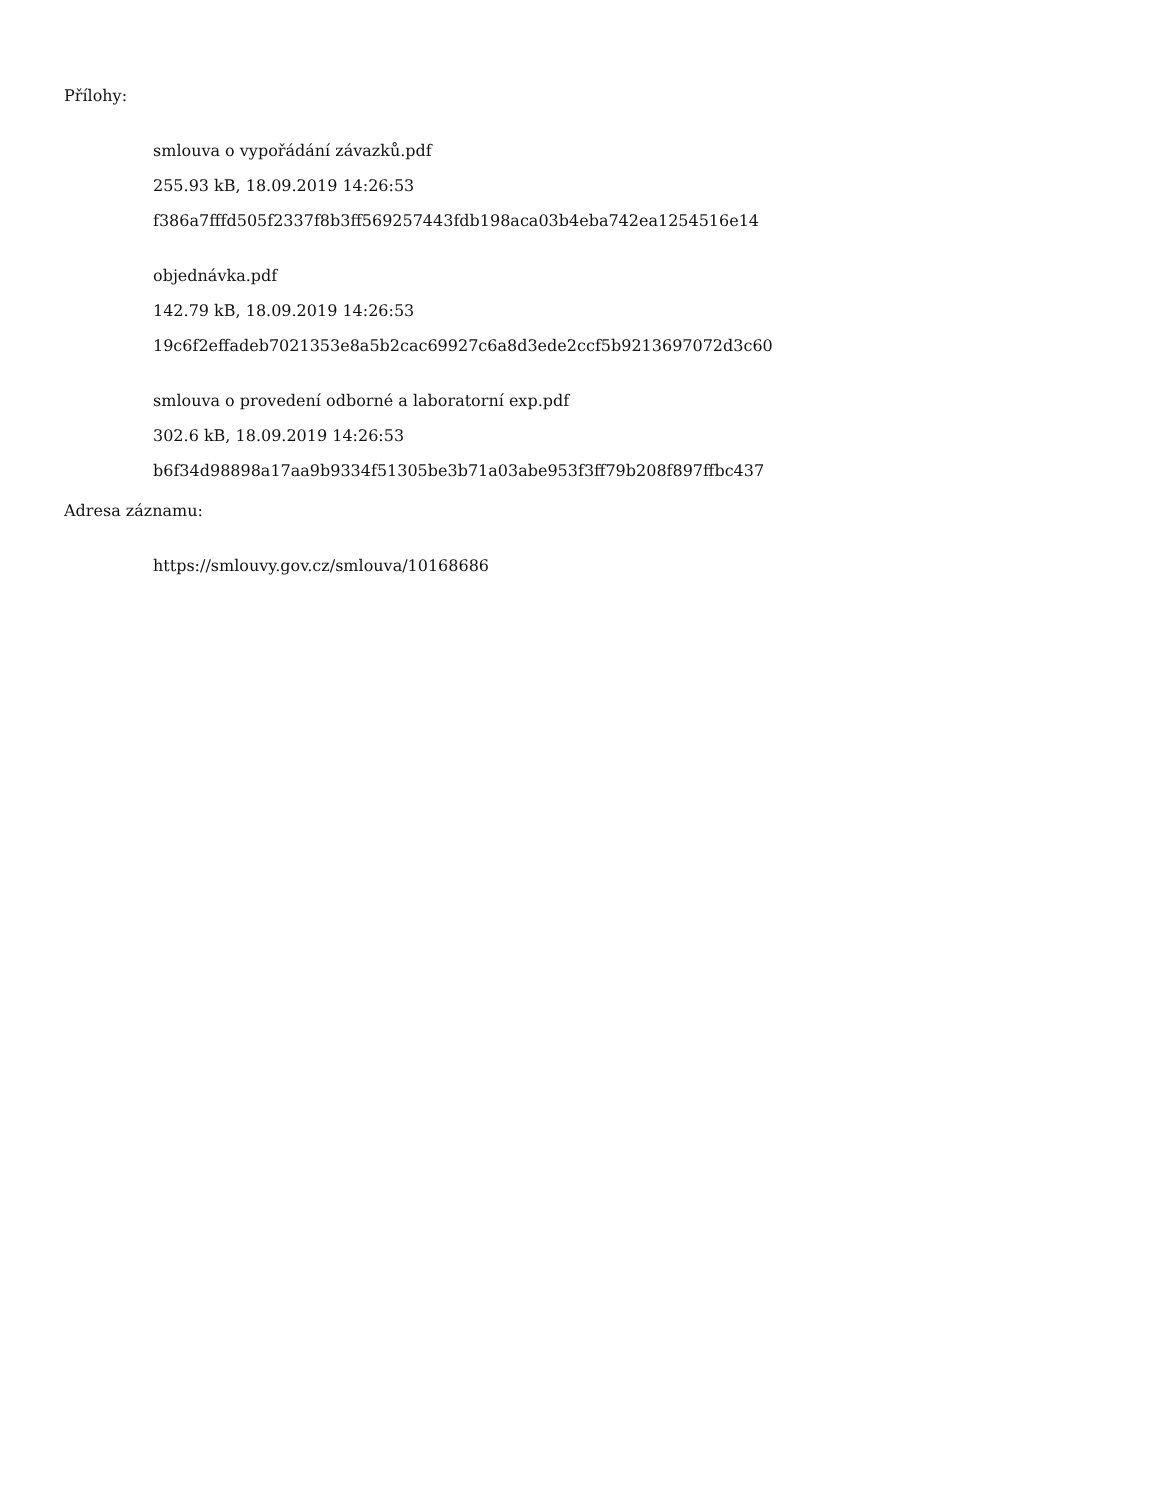Přílohy:
smlouva o vypořádání závazků.pdf
255.93 kB, 18.09.2019 14:26:53
f386a7fffd505f2337f8b3ff569257443fdb198aca03b4eba742ea1254516e14
objednávka.pdf
142.79 kB, 18.09.2019 14:26:53
19c6f2effadeb7021353e8a5b2cac69927c6a8d3ede2ccf5b9213697072d3c60
smlouva o provedení odborné a laboratorní exp.pdf
302.6 kB, 18.09.2019 14:26:53
b6f34d98898a17aa9b9334f51305be3b71a03abe953f3ff79b208f897ffbc437
Adresa záznamu:
https://smlouvy.gov.cz/smlouva/10168686